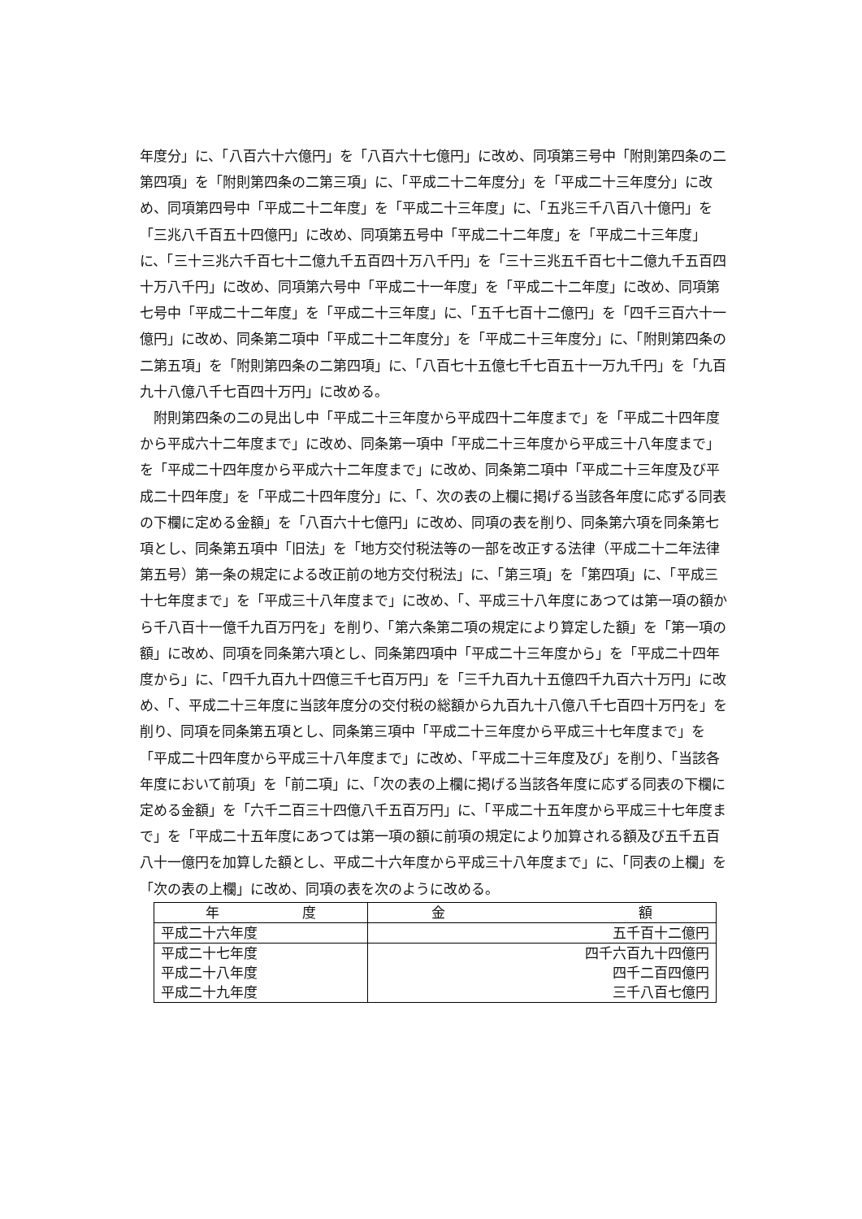年度分」に、「八百六十六億円」を「八百六十七億円」に改め、同項第三号中「附則第四条の二第四項」を「附則第四条の二第三項」に、「平成二十二年度分」を「平成二十三年度分」に改め、同項第四号中「平成二十二年度」を「平成二十三年度」に、「五兆三千八百八十億円」を「三兆八千百五十四億円」に改め、同項第五号中「平成二十二年度」を「平成二十三年度」に、「三十三兆六千百七十二億九千五百四十万八千円」を「三十三兆五千百七十二億九千五百四十万八千円」に改め、同項第六号中「平成二十一年度」を「平成二十二年度」に改め、同項第七号中「平成二十二年度」を「平成二十三年度」に、「五千七百十二億円」を「四千三百六十一億円」に改め、同条第二項中「平成二十二年度分」を「平成二十三年度分」に、「附則第四条の二第五項」を「附則第四条の二第四項」に、「八百七十五億七千七百五十一万九千円」を「九百九十八億八千七百四十万円」に改める。
　附則第四条の二の見出し中「平成二十三年度から平成四十二年度まで」を「平成二十四年度から平成六十二年度まで」に改め、同条第一項中「平成二十三年度から平成三十八年度まで」を「平成二十四年度から平成六十二年度まで」に改め、同条第二項中「平成二十三年度及び平成二十四年度」を「平成二十四年度分」に、「、次の表の上欄に掲げる当該各年度に応ずる同表の下欄に定める金額」を「八百六十七億円」に改め、同項の表を削り、同条第六項を同条第七項とし、同条第五項中「旧法」を「地方交付税法等の一部を改正する法律（平成二十二年法律第五号）第一条の規定による改正前の地方交付税法」に、「第三項」を「第四項」に、「平成三十七年度まで」を「平成三十八年度まで」に改め、「、平成三十八年度にあつては第一項の額から千八百十一億千九百万円を」を削り、「第六条第二項の規定により算定した額」を「第一項の額」に改め、同項を同条第六項とし、同条第四項中「平成二十三年度から」を「平成二十四年度から」に、「四千九百九十四億三千七百万円」を「三千九百九十五億四千九百六十万円」に改め、「、平成二十三年度に当該年度分の交付税の総額から九百九十八億八千七百四十万円を」を削り、同項を同条第五項とし、同条第三項中「平成二十三年度から平成三十七年度まで」を「平成二十四年度から平成三十八年度まで」に改め、「平成二十三年度及び」を削り、「当該各年度において前項」を「前二項」に、「次の表の上欄に掲げる当該各年度に応ずる同表の下欄に定める金額」を「六千二百三十四億八千五百万円」に、「平成二十五年度から平成三十七年度まで」を「平成二十五年度にあつては第一項の額に前項の規定により加算される額及び五千五百八十一億円を加算した額とし、平成二十六年度から平成三十八年度まで」に、「同表の上欄」を「次の表の上欄」に改め、同項の表を次のように改める。
| 年 度 | 金 額 |
| --- | --- |
| 平成二十六年度 | 五千百十二億円 |
| 平成二十七年度 平成二十八年度 平成二十九年度 | 四千六百九十四億円 四千二百四億円 三千八百七億円 |